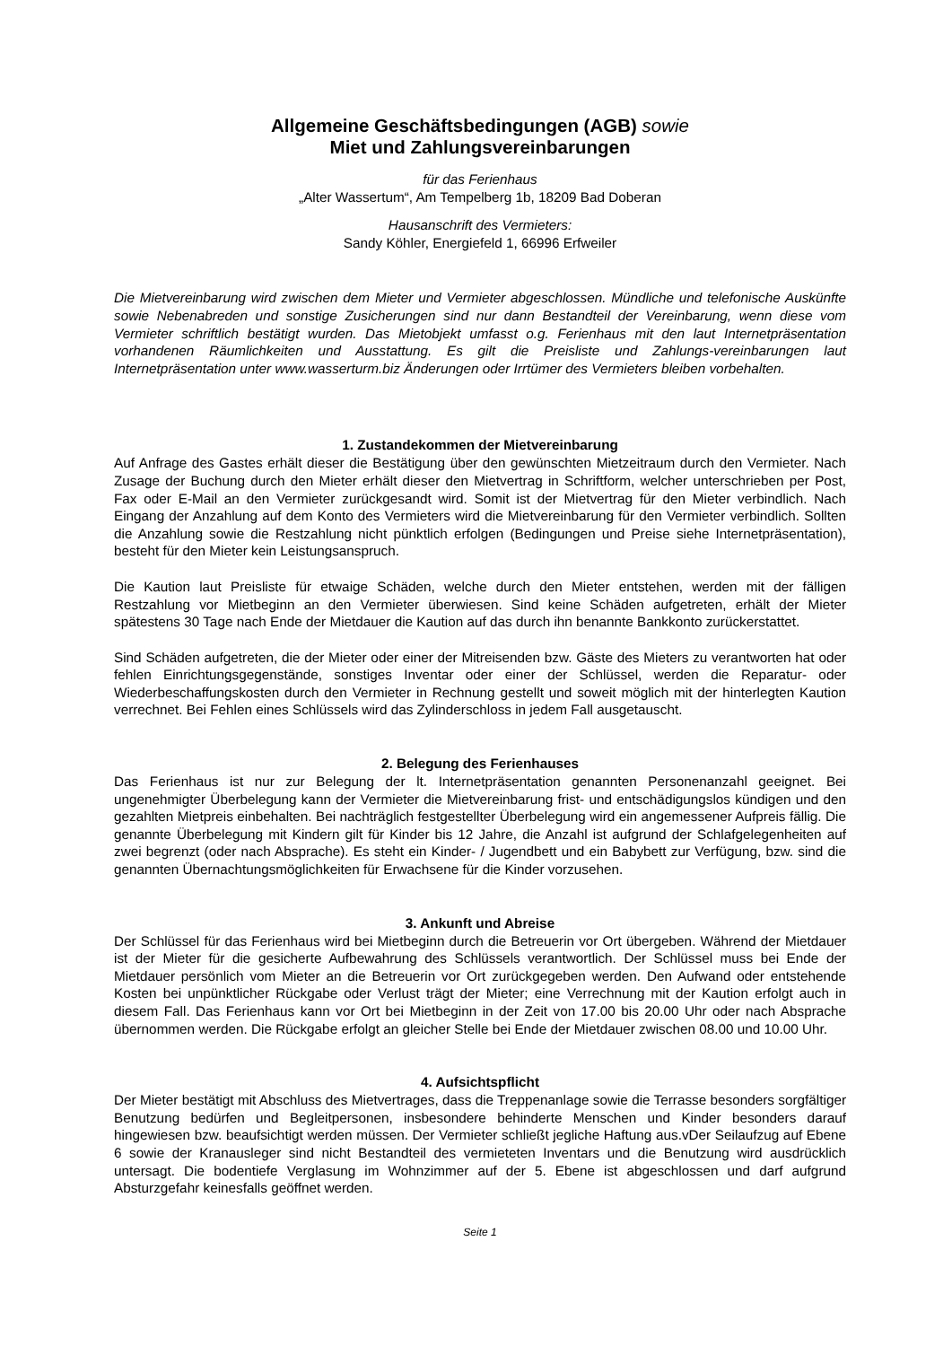Allgemeine Geschäftsbedingungen (AGB) sowie
Miet und Zahlungsvereinbarungen
für das Ferienhaus
„Alter Wassertum“, Am Tempelberg 1b, 18209 Bad Doberan
Hausanschrift des Vermieters:
Sandy Köhler, Energiefeld 1, 66996 Erfweiler
Die Mietvereinbarung wird zwischen dem Mieter und Vermieter abgeschlossen. Mündliche und telefonische Auskünfte sowie Nebenabreden und sonstige Zusicherungen sind nur dann Bestandteil der Vereinbarung, wenn diese vom Vermieter schriftlich bestätigt wurden. Das Mietobjekt umfasst o.g. Ferienhaus mit den laut Internetpräsentation vorhandenen Räumlichkeiten und Ausstattung. Es gilt die Preisliste und Zahlungs-vereinbarungen laut Internetpräsentation unter www.wasserturm.biz Änderungen oder Irrtümer des Vermieters bleiben vorbehalten.
1. Zustandekommen der Mietvereinbarung
Auf Anfrage des Gastes erhält dieser die Bestätigung über den gewünschten Mietzeitraum durch den Vermieter. Nach Zusage der Buchung durch den Mieter erhält dieser den Mietvertrag in Schriftform, welcher unterschrieben per Post, Fax oder E-Mail an den Vermieter zurückgesandt wird. Somit ist der Mietvertrag für den Mieter verbindlich. Nach Eingang der Anzahlung auf dem Konto des Vermieters wird die Mietvereinbarung für den Vermieter verbindlich. Sollten die Anzahlung sowie die Restzahlung nicht pünktlich erfolgen (Bedingungen und Preise siehe Internetpräsentation), besteht für den Mieter kein Leistungsanspruch.
Die Kaution laut Preisliste für etwaige Schäden, welche durch den Mieter entstehen, werden mit der fälligen Restzahlung vor Mietbeginn an den Vermieter überwiesen. Sind keine Schäden aufgetreten, erhält der Mieter spätestens 30 Tage nach Ende der Mietdauer die Kaution auf das durch ihn benannte Bankkonto zurückerstattet.
Sind Schäden aufgetreten, die der Mieter oder einer der Mitreisenden bzw. Gäste des Mieters zu verantworten hat oder fehlen Einrichtungsgegenstände, sonstiges Inventar oder einer der Schlüssel, werden die Reparatur- oder Wiederbeschaffungskosten durch den Vermieter in Rechnung gestellt und soweit möglich mit der hinterlegten Kaution verrechnet. Bei Fehlen eines Schlüssels wird das Zylinderschloss in jedem Fall ausgetauscht.
2. Belegung des Ferienhauses
Das Ferienhaus ist nur zur Belegung der lt. Internetpräsentation genannten Personenanzahl geeignet. Bei ungenehmigter Überbelegung kann der Vermieter die Mietvereinbarung frist- und entschädigungslos kündigen und den gezahlten Mietpreis einbehalten. Bei nachträglich festgestellter Überbelegung wird ein angemessener Aufpreis fällig. Die genannte Überbelegung mit Kindern gilt für Kinder bis 12 Jahre, die Anzahl ist aufgrund der Schlafgelegenheiten auf zwei begrenzt (oder nach Absprache). Es steht ein Kinder- / Jugendbett und ein Babybett zur Verfügung, bzw. sind die genannten Übernachtungsmöglichkeiten für Erwachsene für die Kinder vorzusehen.
3. Ankunft und Abreise
Der Schlüssel für das Ferienhaus wird bei Mietbeginn durch die Betreuerin vor Ort übergeben. Während der Mietdauer ist der Mieter für die gesicherte Aufbewahrung des Schlüssels verantwortlich. Der Schlüssel muss bei Ende der Mietdauer persönlich vom Mieter an die Betreuerin vor Ort zurückgegeben werden. Den Aufwand oder entstehende Kosten bei unpünktlicher Rückgabe oder Verlust trägt der Mieter; eine Verrechnung mit der Kaution erfolgt auch in diesem Fall. Das Ferienhaus kann vor Ort bei Mietbeginn in der Zeit von 17.00 bis 20.00 Uhr oder nach Absprache übernommen werden. Die Rückgabe erfolgt an gleicher Stelle bei Ende der Mietdauer zwischen 08.00 und 10.00 Uhr.
4. Aufsichtspflicht
Der Mieter bestätigt mit Abschluss des Mietvertrages, dass die Treppenanlage sowie die Terrasse besonders sorgfältiger Benutzung bedürfen und Begleitpersonen, insbesondere behinderte Menschen und Kinder besonders darauf hingewiesen bzw. beaufsichtigt werden müssen. Der Vermieter schließt jegliche Haftung aus.vDer Seilaufzug auf Ebene 6 sowie der Kranausleger sind nicht Bestandteil des vermieteten Inventars und die Benutzung wird ausdrücklich untersagt. Die bodentiefe Verglasung im Wohnzimmer auf der 5. Ebene ist abgeschlossen und darf aufgrund Absturzgefahr keinesfalls geöffnet werden.
Seite 1